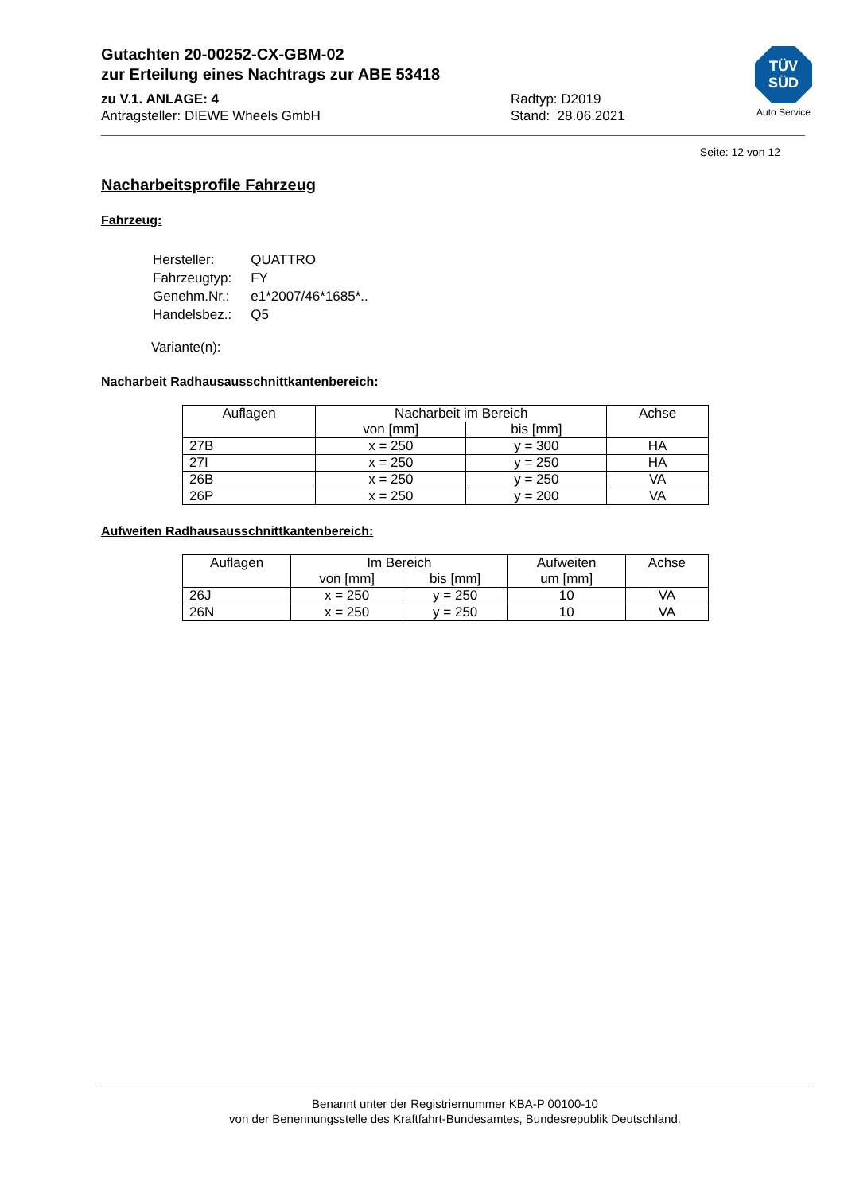Gutachten 20-00252-CX-GBM-02
zur Erteilung eines Nachtrags zur ABE 53418
zu V.1. ANLAGE: 4 Radtyp: D2019
Antragsteller: DIEWE Wheels GmbH Stand: 28.06.2021
Seite: 12 von 12
Nacharbeitsprofile Fahrzeug
Fahrzeug:
| Hersteller: | QUATTRO |
| Fahrzeugtyp: | FY |
| Genehm.Nr.: | e1*2007/46*1685*.. |
| Handelsbez.: | Q5 |
Variante(n):
Nacharbeit Radhausausschnittkantenbereich:
| Auflagen | Nacharbeit im Bereich | | Achse |
| --- | --- | --- | --- |
| | von [mm] | bis [mm] | |
| 27B | x = 250 | y = 300 | HA |
| 27I | x = 250 | y = 250 | HA |
| 26B | x = 250 | y = 250 | VA |
| 26P | x = 250 | y = 200 | VA |
Aufweiten Radhausausschnittkantenbereich:
| Auflagen | Im Bereich | | Aufweiten um [mm] | Achse |
| --- | --- | --- | --- | --- |
| | von [mm] | bis [mm] | | |
| 26J | x = 250 | y = 250 | 10 | VA |
| 26N | x = 250 | y = 250 | 10 | VA |
TÜV
SÜD
Auto Service
Benannt unter der Registriernummer KBA-P 00100-10
von der Benennungsstelle des Kraftfahrt-Bundesamtes, Bundesrepublik Deutschland.